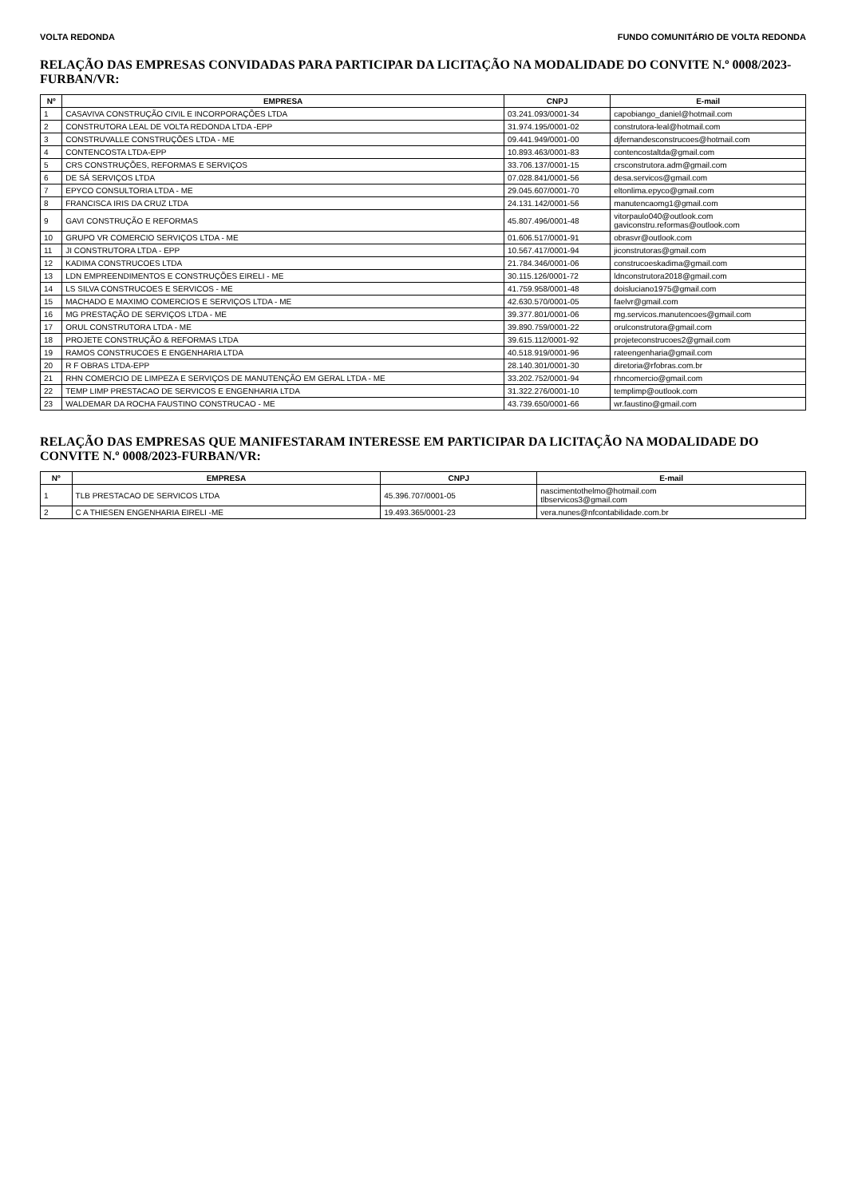VOLTA REDONDA FUNDO COMUNITÁRIO DE VOLTA REDONDA
RELAÇÃO DAS EMPRESAS CONVIDADAS PARA PARTICIPAR DA LICITAÇÃO NA MODALIDADE DO CONVITE N.º 0008/2023-FURBAN/VR:
| Nº | EMPRESA | CNPJ | E-mail |
| --- | --- | --- | --- |
| 1 | CASAVIVA CONSTRUÇÃO CIVIL E INCORPORAÇÕES LTDA | 03.241.093/0001-34 | capobiango_daniel@hotmail.com |
| 2 | CONSTRUTORA LEAL DE VOLTA REDONDA LTDA -EPP | 31.974.195/0001-02 | construtora-leal@hotmail.com |
| 3 | CONSTRUVALLE CONSTRUÇÕES LTDA - ME | 09.441.949/0001-00 | djfernandesconstrucoes@hotmail.com |
| 4 | CONTENCOSTA LTDA-EPP | 10.893.463/0001-83 | contencostaltda@gmail.com |
| 5 | CRS CONSTRUÇÕES, REFORMAS E SERVIÇOS | 33.706.137/0001-15 | crsconstrutora.adm@gmail.com |
| 6 | DE SÁ SERVIÇOS LTDA | 07.028.841/0001-56 | desa.servicos@gmail.com |
| 7 | EPYCO CONSULTORIA LTDA - ME | 29.045.607/0001-70 | eltonlima.epyco@gmail.com |
| 8 | FRANCISCA IRIS DA CRUZ LTDA | 24.131.142/0001-56 | manutencaomg1@gmail.com |
| 9 | GAVI CONSTRUÇÃO E REFORMAS | 45.807.496/0001-48 | vitorpaulo040@outlook.com gaviconstru.reformas@outlook.com |
| 10 | GRUPO VR COMERCIO SERVIÇOS LTDA - ME | 01.606.517/0001-91 | obrasvr@outlook.com |
| 11 | JI CONSTRUTORA LTDA - EPP | 10.567.417/0001-94 | jiconstrutoras@gmail.com |
| 12 | KADIMA CONSTRUCOES LTDA | 21.784.346/0001-06 | construcoeskadima@gmail.com |
| 13 | LDN EMPREENDIMENTOS E CONSTRUÇÕES EIRELI - ME | 30.115.126/0001-72 | ldnconstrutora2018@gmail.com |
| 14 | LS SILVA CONSTRUCOES E SERVICOS - ME | 41.759.958/0001-48 | doisluciano1975@gmail.com |
| 15 | MACHADO E MAXIMO COMERCIOS E SERVIÇOS LTDA - ME | 42.630.570/0001-05 | faelvr@gmail.com |
| 16 | MG PRESTAÇÃO DE SERVIÇOS LTDA - ME | 39.377.801/0001-06 | mg.servicos.manutencoes@gmail.com |
| 17 | ORUL CONSTRUTORA LTDA - ME | 39.890.759/0001-22 | orulconstrutora@gmail.com |
| 18 | PROJETE CONSTRUÇÃO & REFORMAS LTDA | 39.615.112/0001-92 | projeteconstrucoes2@gmail.com |
| 19 | RAMOS CONSTRUCOES E ENGENHARIA LTDA | 40.518.919/0001-96 | rateengenharia@gmail.com |
| 20 | R F OBRAS LTDA-EPP | 28.140.301/0001-30 | diretoria@rfobras.com.br |
| 21 | RHN COMERCIO DE LIMPEZA E SERVIÇOS DE MANUTENÇÃO EM GERAL LTDA - ME | 33.202.752/0001-94 | rhncomercio@gmail.com |
| 22 | TEMP LIMP PRESTACAO DE SERVICOS E ENGENHARIA LTDA | 31.322.276/0001-10 | templimp@outlook.com |
| 23 | WALDEMAR DA ROCHA FAUSTINO CONSTRUCAO - ME | 43.739.650/0001-66 | wr.faustino@gmail.com |
RELAÇÃO DAS EMPRESAS QUE MANIFESTARAM INTERESSE EM PARTICIPAR DA LICITAÇÃO NA MODALIDADE DO CONVITE N.º 0008/2023-FURBAN/VR:
| Nº | EMPRESA | CNPJ | E-mail |
| --- | --- | --- | --- |
| 1 | TLB PRESTACAO DE SERVICOS LTDA | 45.396.707/0001-05 | nascimentothelmo@hotmail.com tlbservicos3@gmail.com |
| 2 | C A THIESEN ENGENHARIA EIRELI -ME | 19.493.365/0001-23 | vera.nunes@nfcontabilidade.com.br |